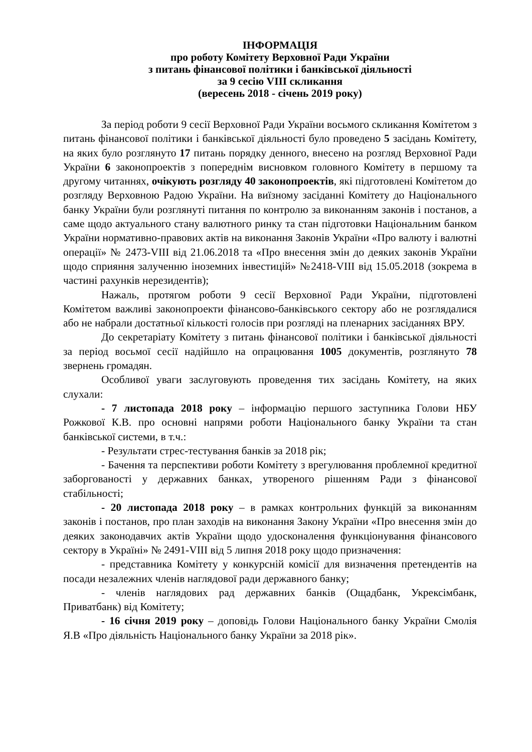ІНФОРМАЦІЯ
про роботу Комітету Верховної Ради України
з питань фінансової політики і банківської діяльності
за 9 сесію VIII скликання
(вересень 2018 - січень 2019 року)
За період роботи 9 сесії Верховної Ради України восьмого скликання Комітетом з питань фінансової політики і банківської діяльності було проведено 5 засідань Комітету, на яких було розглянуто 17 питань порядку денного, внесено на розгляд Верховної Ради України 6 законопроектів з попереднім висновком головного Комітету в першому та другому читаннях, очікують розгляду 40 законопроектів, які підготовлені Комітетом до розгляду Верховною Радою України. На виїзному засіданні Комітету до Національного банку України були розглянуті питання по контролю за виконанням законів і постанов, а саме щодо актуального стану валютного ринку та стан підготовки Національним банком України нормативно-правових актів на виконання Законів України «Про валюту і валютні операції» № 2473-VIII від 21.06.2018 та «Про внесення змін до деяких законів України щодо сприяння залученню іноземних інвестицій» №2418-VIII від 15.05.2018 (зокрема в частині рахунків нерезидентів);
Нажаль, протягом роботи 9 сесії Верховної Ради України, підготовлені Комітетом важливі законопроекти фінансово-банківського сектору або не розглядалися або не набрали достатньої кількості голосів при розгляді на пленарних засіданнях ВРУ.
До секретаріату Комітету з питань фінансової політики і банківської діяльності за період восьмої сесії надійшло на опрацювання 1005 документів, розглянуто 78 звернень громадян.
Особливої уваги заслуговують проведення тих засідань Комітету, на яких слухали:
- 7 листопада 2018 року – інформацію першого заступника Голови НБУ Рожкової К.В. про основні напрями роботи Національного банку України та стан банківської системи, в т.ч.:
- Результати стрес-тестування банків за 2018 рік;
- Бачення та перспективи роботи Комітету з врегулювання проблемної кредитної заборгованості у державних банках, утвореного рішенням Ради з фінансової стабільності;
- 20 листопада 2018 року – в рамках контрольних функцій за виконанням законів і постанов, про план заходів на виконання Закону України «Про внесення змін до деяких законодавчих актів України щодо удосконалення функціонування фінансового сектору в Україні» № 2491-VIII від 5 липня 2018 року щодо призначення:
- представника Комітету у конкурсній комісії для визначення претендентів на посади незалежних членів наглядової ради державного банку;
- членів наглядових рад державних банків (Ощадбанк, Укрексімбанк, Приватбанк) від Комітету;
- 16 січня 2019 року – доповідь Голови Національного банку України Смолія Я.В «Про діяльність Національного банку України за 2018 рік».